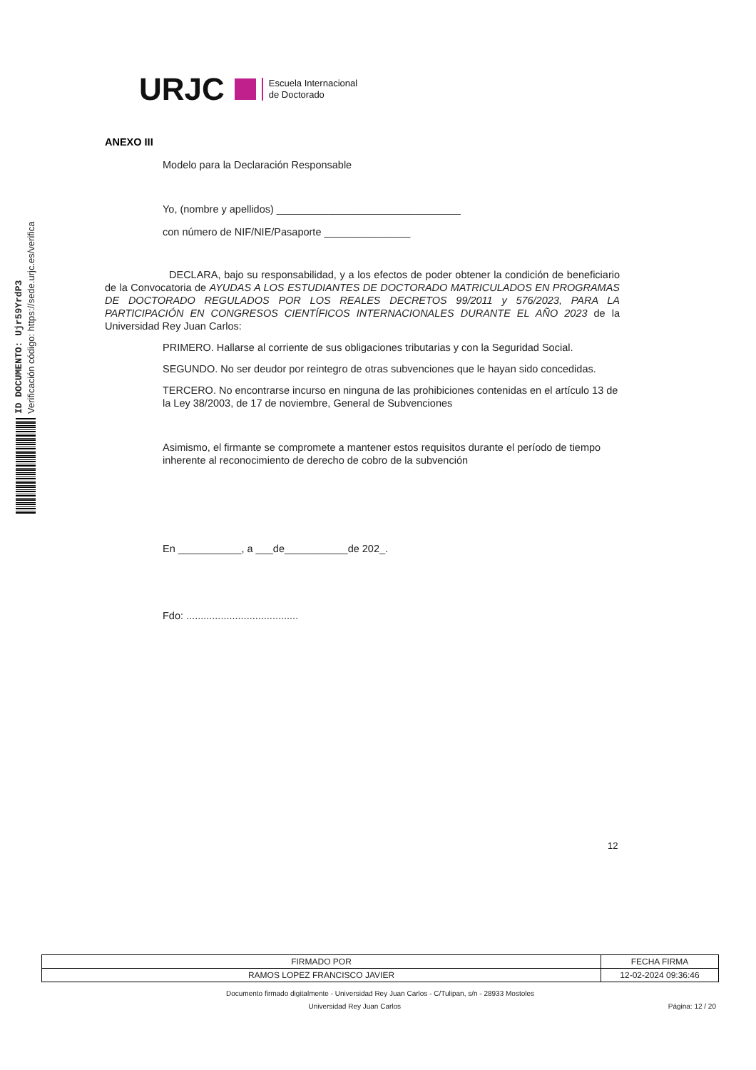ID DOCUMENTO: Ujr59YrdP3
Verificación código: https://sede.urjc.es/verifica
URJC
Escuela Internacional
de Doctorado
ANEXO III
Modelo para la Declaración Responsable
Yo, (nombre y apellidos) ________________________________
con número de NIF/NIE/Pasaporte _______________
DECLARA, bajo su responsabilidad, y a los efectos de poder obtener la condición de beneficiario de la Convocatoria de AYUDAS A LOS ESTUDIANTES DE DOCTORADO MATRICULADOS EN PROGRAMAS DE DOCTORADO REGULADOS POR LOS REALES DECRETOS 99/2011 y 576/2023, PARA LA PARTICIPACIÓN EN CONGRESOS CIENTÍFICOS INTERNACIONALES DURANTE EL AÑO 2023 de la Universidad Rey Juan Carlos:
PRIMERO. Hallarse al corriente de sus obligaciones tributarias y con la Seguridad Social.
SEGUNDO. No ser deudor por reintegro de otras subvenciones que le hayan sido concedidas.
TERCERO. No encontrarse incurso en ninguna de las prohibiciones contenidas en el artículo 13 de la Ley 38/2003, de 17 de noviembre, General de Subvenciones
Asimismo, el firmante se compromete a mantener estos requisitos durante el período de tiempo inherente al reconocimiento de derecho de cobro de la subvención
En ___________, a ___de___________de 202_.
Fdo: .......................................
12
| FIRMADO POR | FECHA FIRMA |
| --- | --- |
| RAMOS LOPEZ FRANCISCO JAVIER | 12-02-2024 09:36:46 |
Documento firmado digitalmente - Universidad Rey Juan Carlos - C/Tulipan, s/n - 28933 Mostoles
Universidad Rey Juan Carlos Página: 12 / 20